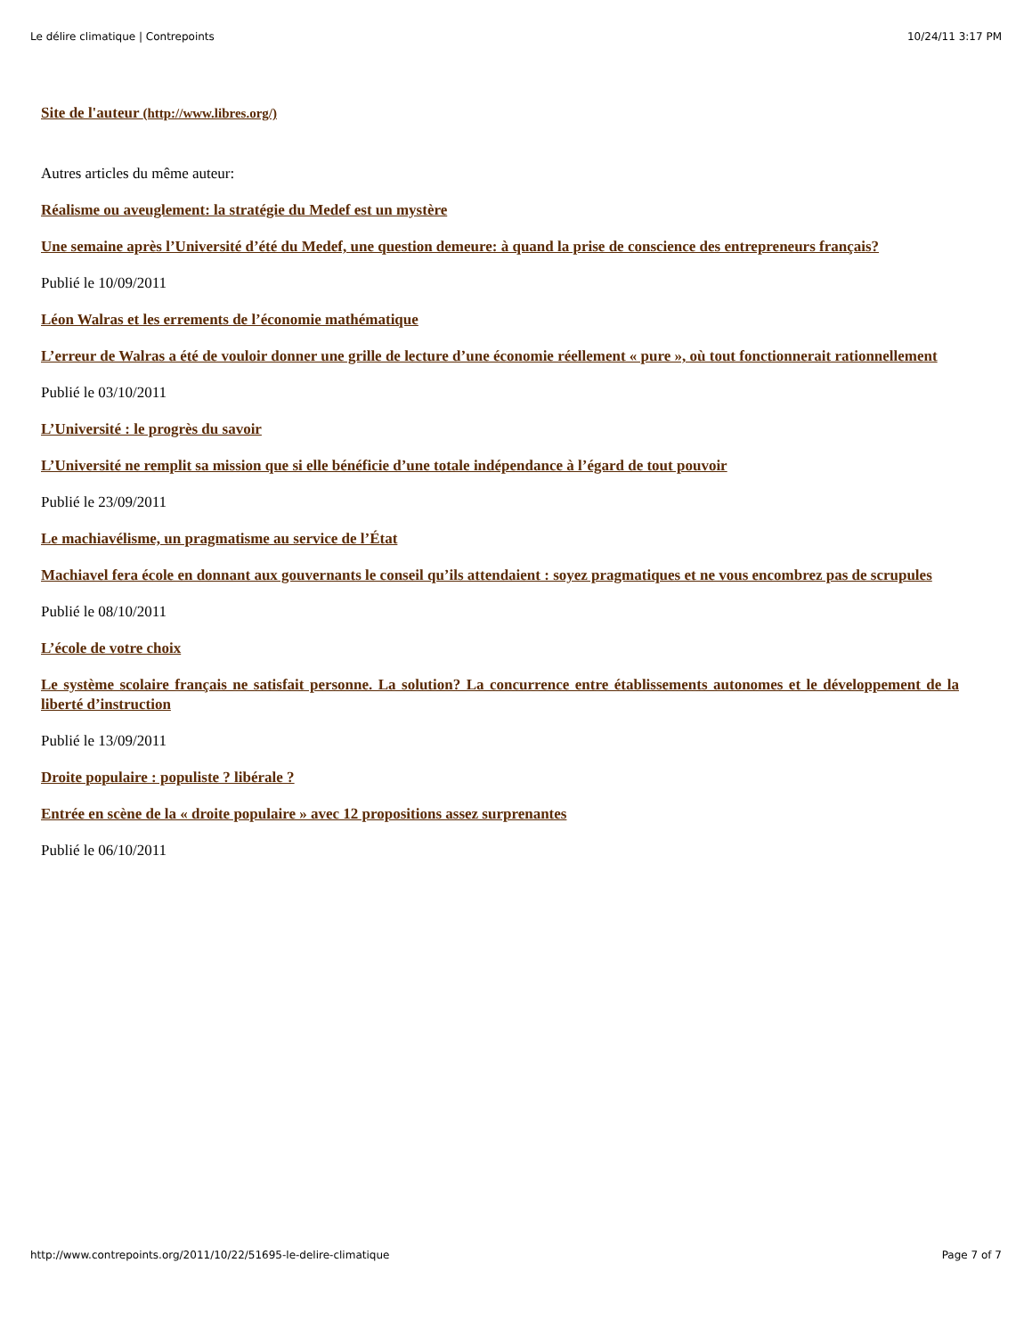Le délire climatique | Contrepoints 10/24/11 3:17 PM
Site de l'auteur (http://www.libres.org/)
Autres articles du même auteur:
Réalisme ou aveuglement: la stratégie du Medef est un mystère
Une semaine après l’Université d’été du Medef, une question demeure: à quand la prise de conscience des entrepreneurs français?
Publié le 10/09/2011
Léon Walras et les errements de l’économie mathématique
L’erreur de Walras a été de vouloir donner une grille de lecture d’une économie réellement « pure », où tout fonctionnerait rationnellement
Publié le 03/10/2011
L’Université : le progrès du savoir
L’Université ne remplit sa mission que si elle bénéficie d’une totale indépendance à l’égard de tout pouvoir
Publié le 23/09/2011
Le machiavélisme, un pragmatisme au service de l’État
Machiavel fera école en donnant aux gouvernants le conseil qu’ils attendaient : soyez pragmatiques et ne vous encombrez pas de scrupules
Publié le 08/10/2011
L’école de votre choix
Le système scolaire français ne satisfait personne. La solution? La concurrence entre établissements autonomes et le développement de la liberté d’instruction
Publié le 13/09/2011
Droite populaire : populiste ? libérale ?
Entrée en scène de la « droite populaire » avec 12 propositions assez surprenantes
Publié le 06/10/2011
http://www.contrepoints.org/2011/10/22/51695-le-delire-climatique Page 7 of 7